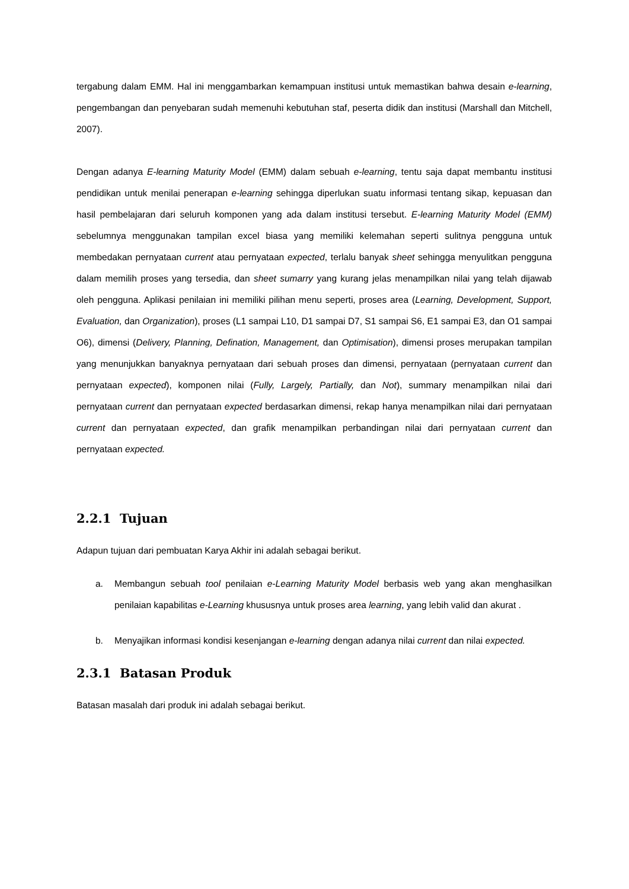tergabung dalam EMM. Hal ini menggambarkan kemampuan institusi untuk memastikan bahwa desain e-learning, pengembangan dan penyebaran sudah memenuhi kebutuhan staf, peserta didik dan institusi (Marshall dan Mitchell, 2007).
Dengan adanya E-learning Maturity Model (EMM) dalam sebuah e-learning, tentu saja dapat membantu institusi pendidikan untuk menilai penerapan e-learning sehingga diperlukan suatu informasi tentang sikap, kepuasan dan hasil pembelajaran dari seluruh komponen yang ada dalam institusi tersebut. E-learning Maturity Model (EMM) sebelumnya menggunakan tampilan excel biasa yang memiliki kelemahan seperti sulitnya pengguna untuk membedakan pernyataan current atau pernyataan expected, terlalu banyak sheet sehingga menyulitkan pengguna dalam memilih proses yang tersedia, dan sheet sumarry yang kurang jelas menampilkan nilai yang telah dijawab oleh pengguna. Aplikasi penilaian ini memiliki pilihan menu seperti, proses area (Learning, Development, Support, Evaluation, dan Organization), proses (L1 sampai L10, D1 sampai D7, S1 sampai S6, E1 sampai E3, dan O1 sampai O6), dimensi (Delivery, Planning, Defination, Management, dan Optimisation), dimensi proses merupakan tampilan yang menunjukkan banyaknya pernyataan dari sebuah proses dan dimensi, pernyataan (pernyataan current dan pernyataan expected), komponen nilai (Fully, Largely, Partially, dan Not), summary menampilkan nilai dari pernyataan current dan pernyataan expected berdasarkan dimensi, rekap hanya menampilkan nilai dari pernyataan current dan pernyataan expected, dan grafik menampilkan perbandingan nilai dari pernyataan current dan pernyataan expected.
2.2.1 Tujuan
Adapun tujuan dari pembuatan Karya Akhir ini adalah sebagai berikut.
a. Membangun sebuah tool penilaian e-Learning Maturity Model berbasis web yang akan menghasilkan penilaian kapabilitas e-Learning khususnya untuk proses area learning, yang lebih valid dan akurat .
b. Menyajikan informasi kondisi kesenjangan e-learning dengan adanya nilai current dan nilai expected.
2.3.1 Batasan Produk
Batasan masalah dari produk ini adalah sebagai berikut.